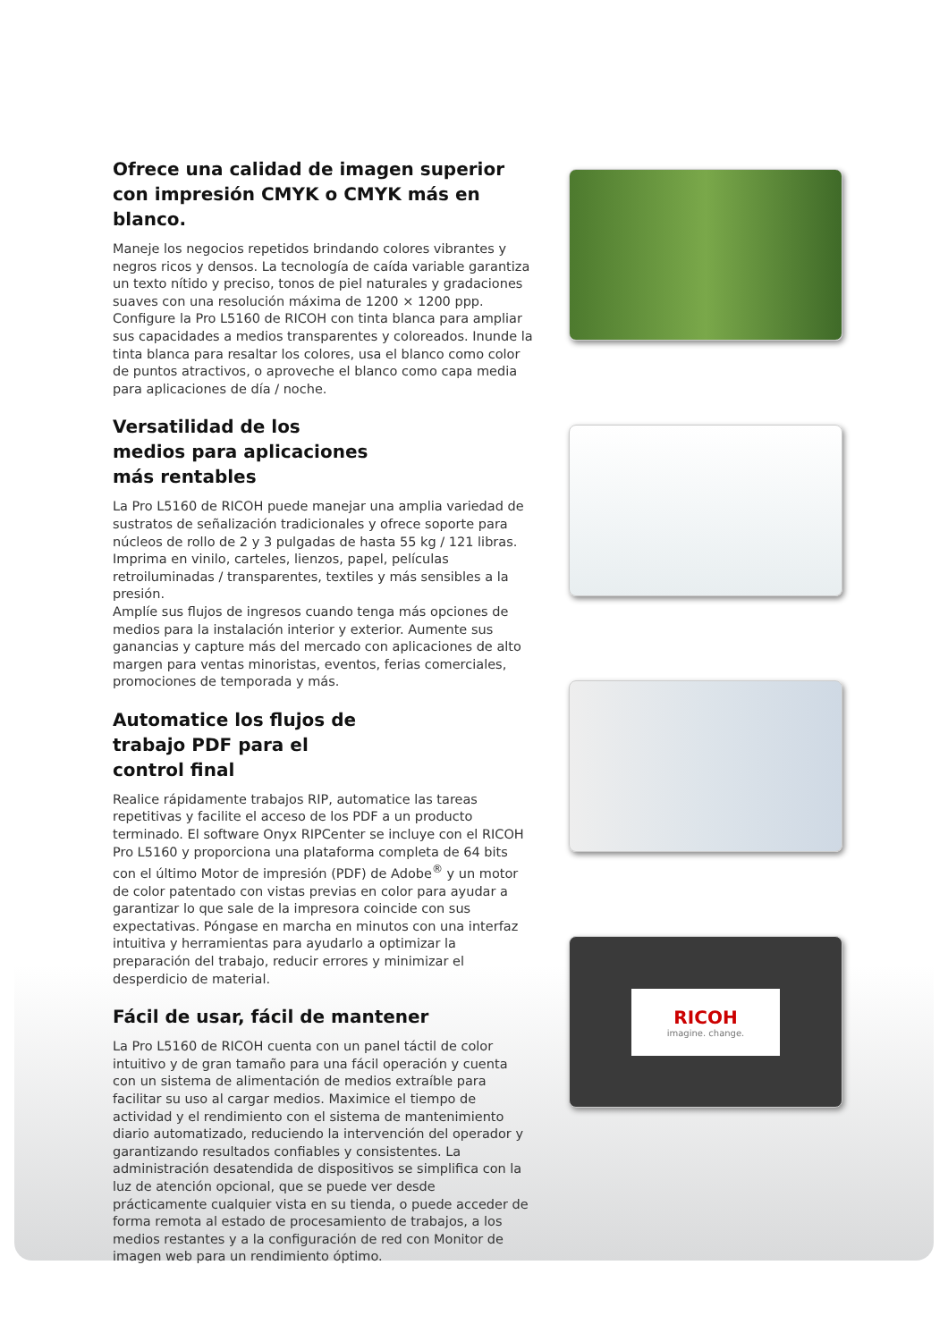Ofrece una calidad de imagen superior con impresión CMYK o CMYK más en blanco.
Maneje los negocios repetidos brindando colores vibrantes y negros ricos y densos. La tecnología de caída variable garantiza un texto nítido y preciso, tonos de piel naturales y gradaciones suaves con una resolución máxima de 1200 × 1200 ppp. Configure la Pro L5160 de RICOH con tinta blanca para ampliar sus capacidades a medios transparentes y coloreados. Inunde la tinta blanca para resaltar los colores, usa el blanco como color de puntos atractivos, o aproveche el blanco como capa media para aplicaciones de día / noche.
Versatilidad de los
medios para aplicaciones
más rentables
La Pro L5160 de RICOH puede manejar una amplia variedad de sustratos de señalización tradicionales y ofrece soporte para núcleos de rollo de 2 y 3 pulgadas de hasta 55 kg / 121 libras. Imprima en vinilo, carteles, lienzos, papel, películas retroiluminadas / transparentes, textiles y más sensibles a la presión.
Amplíe sus flujos de ingresos cuando tenga más opciones de medios para la instalación interior y exterior. Aumente sus ganancias y capture más del mercado con aplicaciones de alto margen para ventas minoristas, eventos, ferias comerciales, promociones de temporada y más.
Automatice los flujos de
trabajo PDF para el
control final
Realice rápidamente trabajos RIP, automatice las tareas repetitivas y facilite el acceso de los PDF a un producto terminado. El software Onyx RIPCenter se incluye con el RICOH Pro L5160 y proporciona una plataforma completa de 64 bits con el último Motor de impresión (PDF) de Adobe<sup>®</sup> y un motor de color patentado con vistas previas en color para ayudar a garantizar lo que sale de la impresora coincide con sus expectativas. Póngase en marcha en minutos con una interfaz intuitiva y herramientas para ayudarlo a optimizar la preparación del trabajo, reducir errores y minimizar el desperdicio de material.
Fácil de usar, fácil de mantener
La Pro L5160 de RICOH cuenta con un panel táctil de color intuitivo y de gran tamaño para una fácil operación y cuenta con un sistema de alimentación de medios extraíble para facilitar su uso al cargar medios. Maximice el tiempo de actividad y el rendimiento con el sistema de mantenimiento diario automatizado, reduciendo la intervención del operador y garantizando resultados confiables y consistentes. La administración desatendida de dispositivos se simplifica con la luz de atención opcional, que se puede ver desde prácticamente cualquier vista en su tienda, o puede acceder de forma remota al estado de procesamiento de trabajos, a los medios restantes y a la configuración de red con Monitor de imagen web para un rendimiento óptimo.
RICOH
imagine. change.